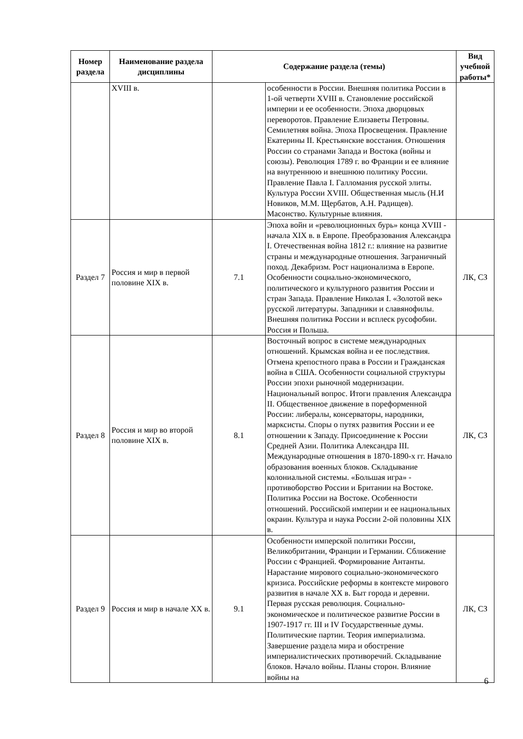| Номер раздела | Наименование раздела дисциплины | Содержание раздела (темы) | | Вид учебной работы* |
| --- | --- | --- | --- | --- |
| | XVIII в. | | особенности в России. Внешняя политика России в 1-ой четверти XVIII в. Становление российской империи и ее особенности. Эпоха дворцовых переворотов. Правление Елизаветы Петровны. Семилетняя война. Эпоха Просвещения. Правление Екатерины II. Крестьянские восстания. Отношения России со странами Запада и Востока (войны и союзы). Революция 1789 г. во Франции и ее влияние на внутреннюю и внешнюю политику России. Правление Павла I. Галломания русской элиты. Культура России XVIII. Общественная мысль (Н.И Новиков, М.М. Щербатов, А.Н. Радищев). Масонство. Культурные влияния. | |
| Раздел 7 | Россия и мир в первой половине XIX в. | 7.1 | Эпоха войн и «революционных бурь» конца XVIII - начала XIX в. в Европе. Преобразования Александра I. Отечественная война 1812 г.: влияние на развитие страны и международные отношения. Заграничный поход. Декабризм. Рост национализма в Европе. Особенности социально-экономического, политического и культурного развития России и стран Запада. Правление Николая I. «Золотой век» русской литературы. Западники и славянофилы. Внешняя политика России и всплеск русофобии. Россия и Польша. | ЛК, СЗ |
| Раздел 8 | Россия и мир во второй половине XIX в. | 8.1 | Восточный вопрос в системе международных отношений. Крымская война и ее последствия. Отмена крепостного права в России и Гражданская война в США. Особенности социальной структуры России эпохи рыночной модернизации. Национальный вопрос. Итоги правления Александра II. Общественное движение в пореформенной России: либералы, консерваторы, народники, марксисты. Споры о путях развития России и ее отношении к Западу. Присоединение к России Средней Азии. Политика Александра III. Международные отношения в 1870-1890-х гг. Начало образования военных блоков. Складывание колониальной системы. «Большая игра» - противоборство России и Британии на Востоке. Политика России на Востоке. Особенности отношений. Российской империи и ее национальных окраин. Культура и наука России 2-ой половины XIX в. | ЛК, СЗ |
| Раздел 9 | Россия и мир в начале XX в. | 9.1 | Особенности имперской политики России, Великобритании, Франции и Германии. Сближение России с Францией. Формирование Антанты. Нарастание мирового социально-экономического кризиса. Российские реформы в контексте мирового развития в начале XX в. Быт города и деревни. Первая русская революция. Социально-экономическое и политическое развитие России в 1907-1917 гг. III и IV Государственные думы. Политические партии. Теория империализма. Завершение раздела мира и обострение империалистических противоречий. Складывание блоков. Начало войны. Планы сторон. Влияние войны на | ЛК, СЗ |
6